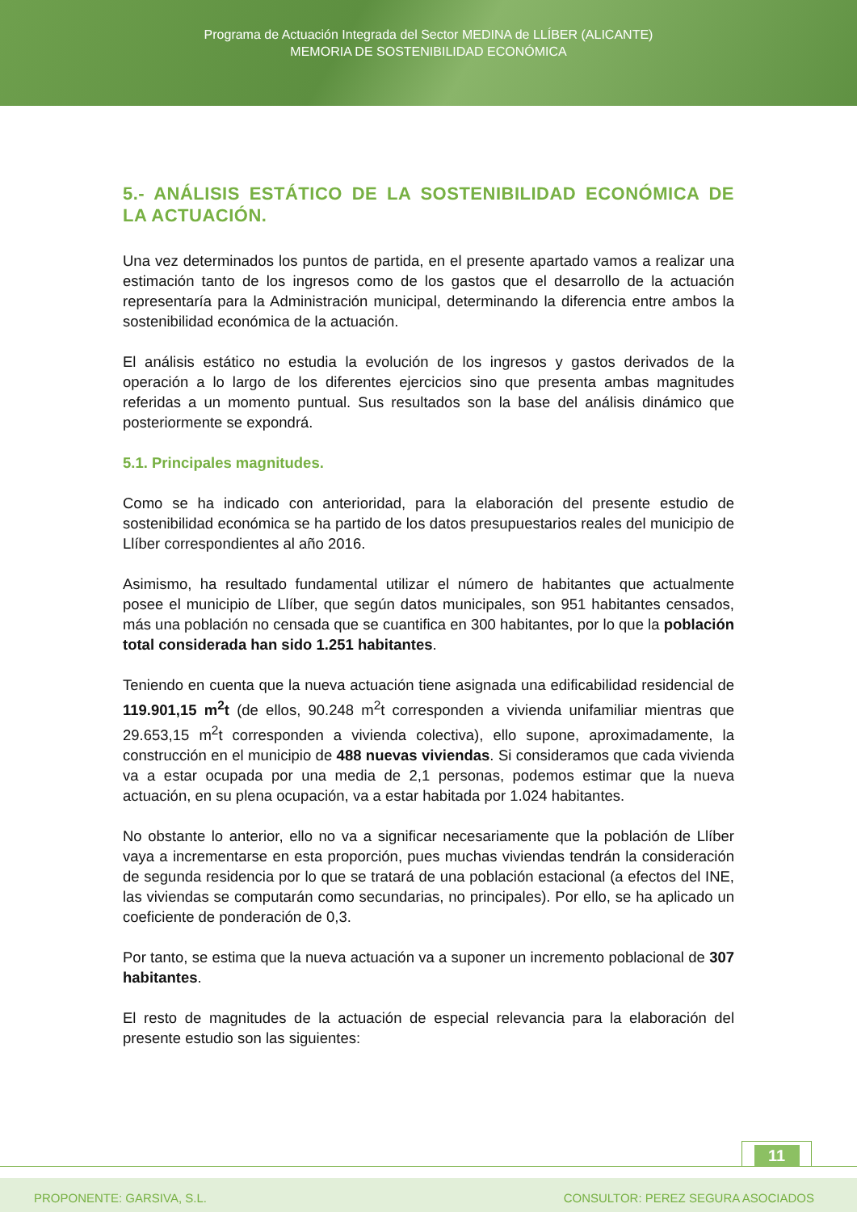Programa de Actuación Integrada del Sector MEDINA de LLÍBER (ALICANTE)
MEMORIA DE SOSTENIBILIDAD ECONÓMICA
5.- ANÁLISIS ESTÁTICO DE LA SOSTENIBILIDAD ECONÓMICA DE LA ACTUACIÓN.
Una vez determinados los puntos de partida, en el presente apartado vamos a realizar una estimación tanto de los ingresos como de los gastos que el desarrollo de la actuación representaría para la Administración municipal, determinando la diferencia entre ambos la sostenibilidad económica de la actuación.
El análisis estático no estudia la evolución de los ingresos y gastos derivados de la operación a lo largo de los diferentes ejercicios sino que presenta ambas magnitudes referidas a un momento puntual. Sus resultados son la base del análisis dinámico que posteriormente se expondrá.
5.1. Principales magnitudes.
Como se ha indicado con anterioridad, para la elaboración del presente estudio de sostenibilidad económica se ha partido de los datos presupuestarios reales del municipio de Llíber correspondientes al año 2016.
Asimismo, ha resultado fundamental utilizar el número de habitantes que actualmente posee el municipio de Llíber, que según datos municipales, son 951 habitantes censados, más una población no censada que se cuantifica en 300 habitantes, por lo que la población total considerada han sido 1.251 habitantes.
Teniendo en cuenta que la nueva actuación tiene asignada una edificabilidad residencial de 119.901,15 m<sup>2</sup>t (de ellos, 90.248 m<sup>2</sup>t corresponden a vivienda unifamiliar mientras que 29.653,15 m<sup>2</sup>t corresponden a vivienda colectiva), ello supone, aproximadamente, la construcción en el municipio de 488 nuevas viviendas. Si consideramos que cada vivienda va a estar ocupada por una media de 2,1 personas, podemos estimar que la nueva actuación, en su plena ocupación, va a estar habitada por 1.024 habitantes.
No obstante lo anterior, ello no va a significar necesariamente que la población de Llíber vaya a incrementarse en esta proporción, pues muchas viviendas tendrán la consideración de segunda residencia por lo que se tratará de una población estacional (a efectos del INE, las viviendas se computarán como secundarias, no principales). Por ello, se ha aplicado un coeficiente de ponderación de 0,3.
Por tanto, se estima que la nueva actuación va a suponer un incremento poblacional de 307 habitantes.
El resto de magnitudes de la actuación de especial relevancia para la elaboración del presente estudio son las siguientes:
11
PROPONENTE: GARSIVA, S.L. CONSULTOR: PEREZ SEGURA ASOCIADOS